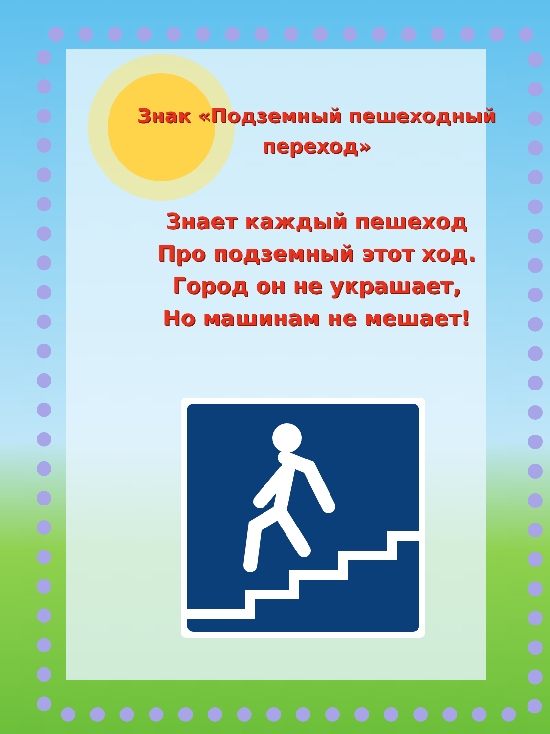Знак «Подземный пешеходный
переход»
Знает каждый пешеход
Про подземный этот ход.
Город он не украшает,
Но машинам не мешает!